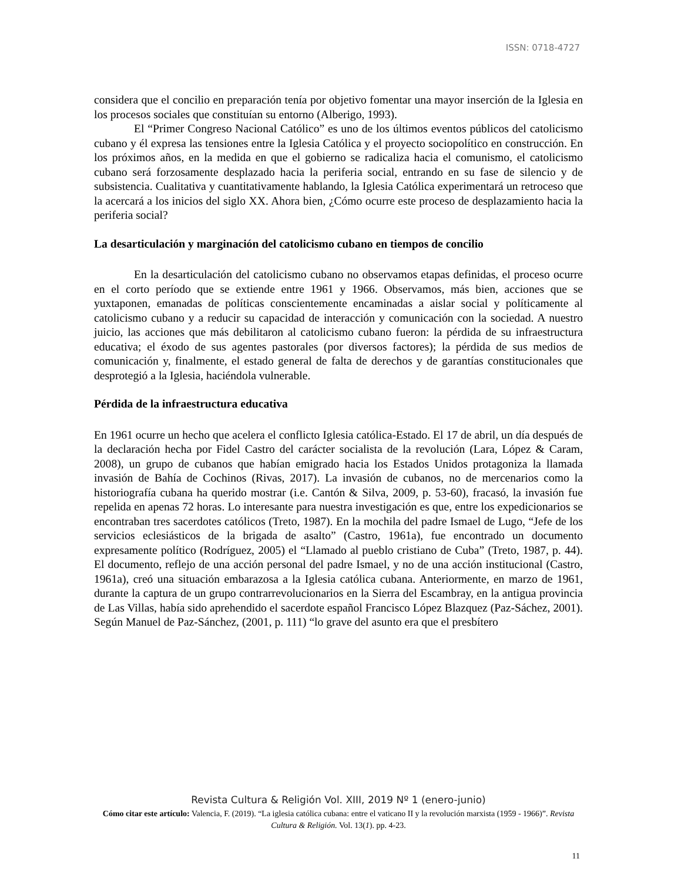ISSN: 0718-4727
considera que el concilio en preparación tenía por objetivo fomentar una mayor inserción de la Iglesia en los procesos sociales que constituían su entorno (Alberigo, 1993).
El “Primer Congreso Nacional Católico” es uno de los últimos eventos públicos del catolicismo cubano y él expresa las tensiones entre la Iglesia Católica y el proyecto sociopolítico en construcción. En los próximos años, en la medida en que el gobierno se radicaliza hacia el comunismo, el catolicismo cubano será forzosamente desplazado hacia la periferia social, entrando en su fase de silencio y de subsistencia. Cualitativa y cuantitativamente hablando, la Iglesia Católica experimentará un retroceso que la acercará a los inicios del siglo XX. Ahora bien, ¿Cómo ocurre este proceso de desplazamiento hacia la periferia social?
La desarticulación y marginación del catolicismo cubano en tiempos de concilio
En la desarticulación del catolicismo cubano no observamos etapas definidas, el proceso ocurre en el corto período que se extiende entre 1961 y 1966. Observamos, más bien, acciones que se yuxtaponen, emanadas de políticas conscientemente encaminadas a aislar social y políticamente al catolicismo cubano y a reducir su capacidad de interacción y comunicación con la sociedad. A nuestro juicio, las acciones que más debilitaron al catolicismo cubano fueron: la pérdida de su infraestructura educativa; el éxodo de sus agentes pastorales (por diversos factores); la pérdida de sus medios de comunicación y, finalmente, el estado general de falta de derechos y de garantías constitucionales que desprotegió a la Iglesia, haciéndola vulnerable.
Pérdida de la infraestructura educativa
En 1961 ocurre un hecho que acelera el conflicto Iglesia católica-Estado. El 17 de abril, un día después de la declaración hecha por Fidel Castro del carácter socialista de la revolución (Lara, López & Caram, 2008), un grupo de cubanos que habían emigrado hacia los Estados Unidos protagoniza la llamada invasión de Bahía de Cochinos (Rivas, 2017). La invasión de cubanos, no de mercenarios como la historiografía cubana ha querido mostrar (i.e. Cantón & Silva, 2009, p. 53-60), fracasó, la invasión fue repelida en apenas 72 horas. Lo interesante para nuestra investigación es que, entre los expedicionarios se encontraban tres sacerdotes católicos (Treto, 1987). En la mochila del padre Ismael de Lugo, “Jefe de los servicios eclesiásticos de la brigada de asalto” (Castro, 1961a), fue encontrado un documento expresamente político (Rodríguez, 2005) el “Llamado al pueblo cristiano de Cuba” (Treto, 1987, p. 44). El documento, reflejo de una acción personal del padre Ismael, y no de una acción institucional (Castro, 1961a), creó una situación embarazosa a la Iglesia católica cubana. Anteriormente, en marzo de 1961, durante la captura de un grupo contrarrevolucionarios en la Sierra del Escambray, en la antigua provincia de Las Villas, había sido aprehendido el sacerdote español Francisco López Blazquez (Paz-Sáchez, 2001). Según Manuel de Paz-Sánchez, (2001, p. 111) “lo grave del asunto era que el presbítero
Revista Cultura & Religión Vol. XIII, 2019 Nº 1 (enero-junio)
Cómo citar este artículo: Valencia, F. (2019). “La iglesia católica cubana: entre el vaticano II y la revolución marxista (1959 - 1966)”. Revista Cultura & Religión. Vol. 13(1). pp. 4-23.
11